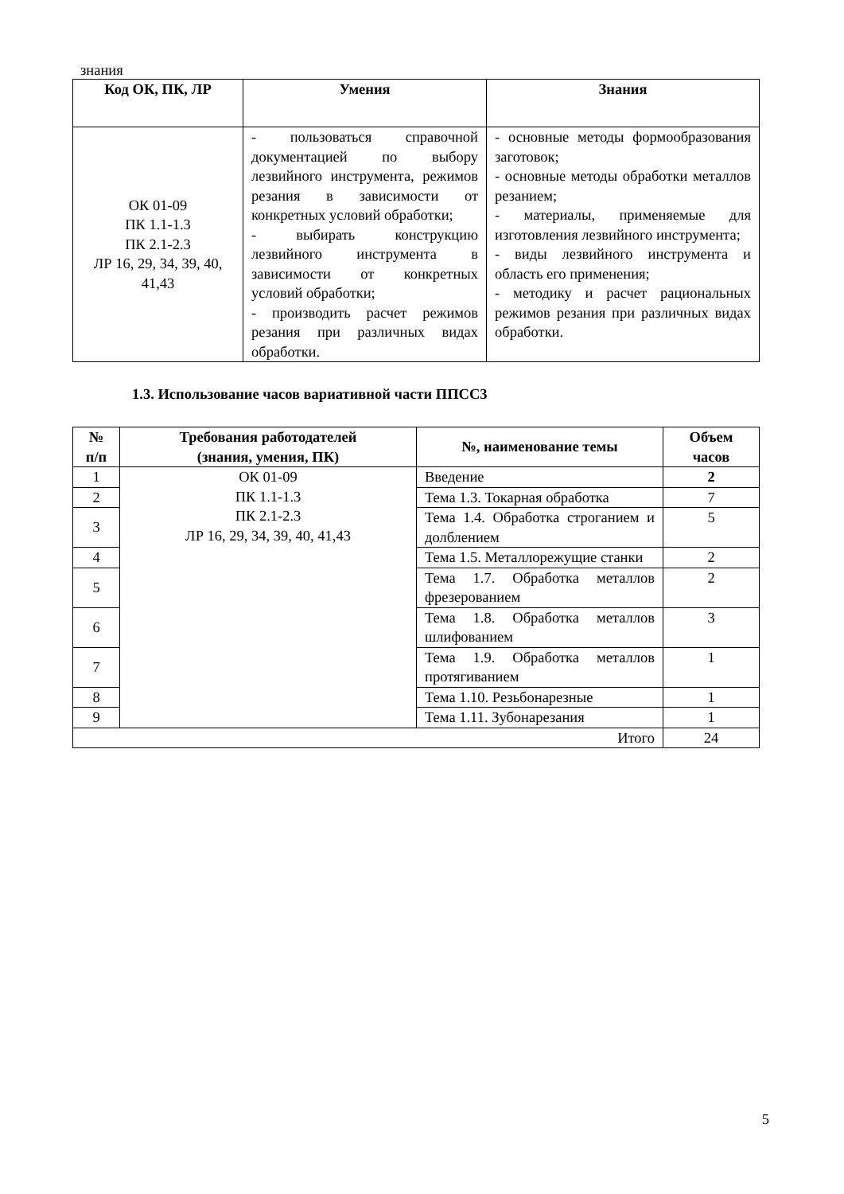знания
| Код ОК, ПК, ЛР | Умения | Знания |
| --- | --- | --- |
| ОК 01-09 ПК 1.1-1.3 ПК 2.1-2.3 ЛР 16, 29, 34, 39, 40, 41,43 | - пользоваться справочной документацией по выбору лезвийного инструмента, режимов резания в зависимости от конкретных условий обработки; - выбирать конструкцию лезвийного инструмента в зависимости от конкретных условий обработки; - производить расчет режимов резания при различных видах обработки. | - основные методы формообразования заготовок; - основные методы обработки металлов резанием; - материалы, применяемые для изготовления лезвийного инструмента; - виды лезвийного инструмента и область его применения; - методику и расчет рациональных режимов резания при различных видах обработки. |
1.3. Использование часов вариативной части ППСС3
| № п/п | Требования работодателей (знания, умения, ПК) | №, наименование темы | Объем часов |
| --- | --- | --- | --- |
| 1 | ОК 01-09 ПК 1.1-1.3 ПК 2.1-2.3 ЛР 16, 29, 34, 39, 40, 41,43 | Введение | 2 |
| 2 | | Тема 1.3. Токарная обработка | 7 |
| 3 | | Тема 1.4. Обработка строганием и долблением | 5 |
| 4 | | Тема 1.5. Металлорежущие станки | 2 |
| 5 | | Тема 1.7. Обработка металлов фрезерованием | 2 |
| 6 | | Тема 1.8. Обработка металлов шлифованием | 3 |
| 7 | | Тема 1.9. Обработка металлов протягиванием | 1 |
| 8 | | Тема 1.10. Резьбонарезные | 1 |
| 9 | | Тема 1.11. Зубонарезания | 1 |
| Итого | | | 24 |
5